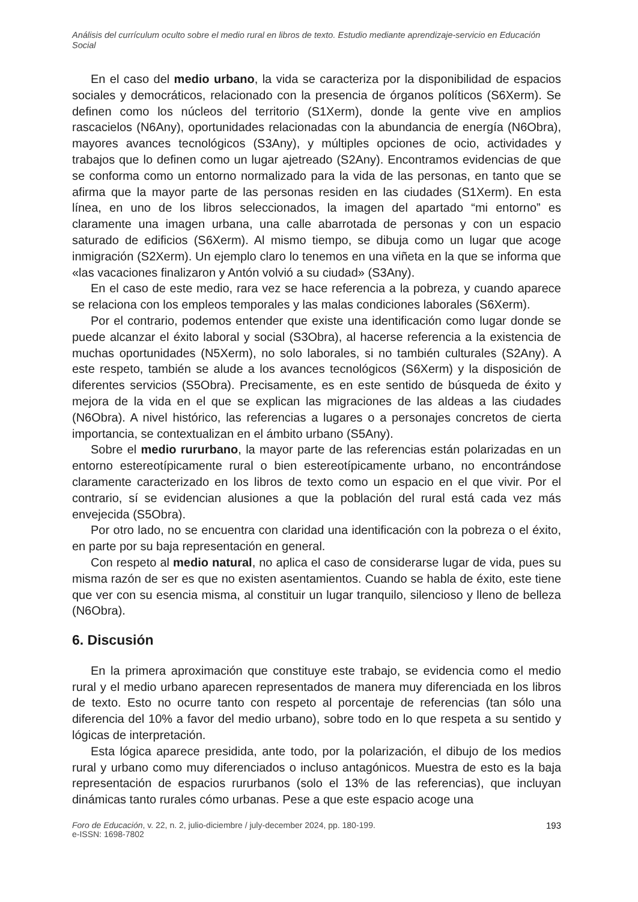Análisis del currículum oculto sobre el medio rural en libros de texto. Estudio mediante aprendizaje-servicio en Educación Social
En el caso del medio urbano, la vida se caracteriza por la disponibilidad de espacios sociales y democráticos, relacionado con la presencia de órganos políticos (S6Xerm). Se definen como los núcleos del territorio (S1Xerm), donde la gente vive en amplios rascacielos (N6Any), oportunidades relacionadas con la abundancia de energía (N6Obra), mayores avances tecnológicos (S3Any), y múltiples opciones de ocio, actividades y trabajos que lo definen como un lugar ajetreado (S2Any). Encontramos evidencias de que se conforma como un entorno normalizado para la vida de las personas, en tanto que se afirma que la mayor parte de las personas residen en las ciudades (S1Xerm). En esta línea, en uno de los libros seleccionados, la imagen del apartado “mi entorno” es claramente una imagen urbana, una calle abarrotada de personas y con un espacio saturado de edificios (S6Xerm). Al mismo tiempo, se dibuja como un lugar que acoge inmigración (S2Xerm). Un ejemplo claro lo tenemos en una viñeta en la que se informa que «las vacaciones finalizaron y Antón volvió a su ciudad» (S3Any).
En el caso de este medio, rara vez se hace referencia a la pobreza, y cuando aparece se relaciona con los empleos temporales y las malas condiciones laborales (S6Xerm).
Por el contrario, podemos entender que existe una identificación como lugar donde se puede alcanzar el éxito laboral y social (S3Obra), al hacerse referencia a la existencia de muchas oportunidades (N5Xerm), no solo laborales, si no también culturales (S2Any). A este respeto, también se alude a los avances tecnológicos (S6Xerm) y la disposición de diferentes servicios (S5Obra). Precisamente, es en este sentido de búsqueda de éxito y mejora de la vida en el que se explican las migraciones de las aldeas a las ciudades (N6Obra). A nivel histórico, las referencias a lugares o a personajes concretos de cierta importancia, se contextualizan en el ámbito urbano (S5Any).
Sobre el medio rururbano, la mayor parte de las referencias están polarizadas en un entorno estereotípicamente rural o bien estereotípicamente urbano, no encontrándose claramente caracterizado en los libros de texto como un espacio en el que vivir. Por el contrario, sí se evidencian alusiones a que la población del rural está cada vez más envejecida (S5Obra).
Por otro lado, no se encuentra con claridad una identificación con la pobreza o el éxito, en parte por su baja representación en general.
Con respeto al medio natural, no aplica el caso de considerarse lugar de vida, pues su misma razón de ser es que no existen asentamientos. Cuando se habla de éxito, este tiene que ver con su esencia misma, al constituir un lugar tranquilo, silencioso y lleno de belleza (N6Obra).
6. Discusión
En la primera aproximación que constituye este trabajo, se evidencia como el medio rural y el medio urbano aparecen representados de manera muy diferenciada en los libros de texto. Esto no ocurre tanto con respeto al porcentaje de referencias (tan sólo una diferencia del 10% a favor del medio urbano), sobre todo en lo que respeta a su sentido y lógicas de interpretación.
Esta lógica aparece presidida, ante todo, por la polarización, el dibujo de los medios rural y urbano como muy diferenciados o incluso antagónicos. Muestra de esto es la baja representación de espacios rururbanos (solo el 13% de las referencias), que incluyan dinámicas tanto rurales cómo urbanas. Pese a que este espacio acoge una
Foro de Educación, v. 22, n. 2, julio-diciembre / july-december 2024, pp. 180-199.
e-ISSN: 1698-7802
193